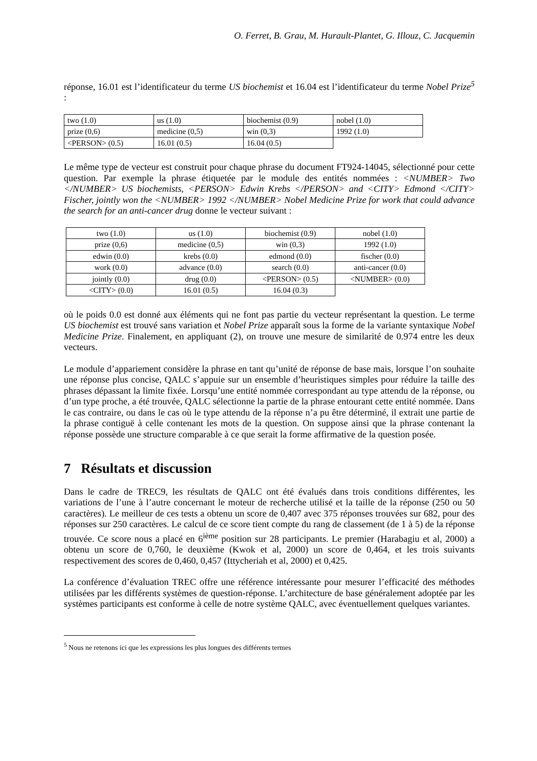O. Ferret, B. Grau, M. Hurault-Plantet, G. Illouz, C. Jacquemin
réponse, 16.01 est l’identificateur du terme US biochemist et 16.04 est l’identificateur du terme Nobel Prize<sup>5</sup> :
| two (1.0) | us (1.0) | biochemist (0.9) | nobel (1.0) |
| prize (0,6) | medicine (0,5) | win (0,3) | 1992 (1.0) |
| <PERSON> (0.5) | 16.01 (0.5) | 16.04 (0.5) | |
Le même type de vecteur est construit pour chaque phrase du document FT924-14045, sélectionné pour cette question. Par exemple la phrase étiquetée par le module des entités nommées : <NUMBER> Two </NUMBER> US biochemists, <PERSON> Edwin Krebs </PERSON> and <CITY> Edmond </CITY> Fischer, jointly won the <NUMBER> 1992 </NUMBER> Nobel Medicine Prize for work that could advance the search for an anti-cancer drug donne le vecteur suivant :
| two (1.0) | us (1.0) | biochemist (0.9) | nobel (1.0) |
| prize (0,6) | medicine (0,5) | win (0,3) | 1992 (1.0) |
| edwin (0.0) | krebs (0.0) | edmond (0.0) | fischer (0.0) |
| work (0.0) | advance (0.0) | search (0.0) | anti-cancer (0.0) |
| jointly (0.0) | drug (0.0) | <PERSON> (0.5) | <NUMBER> (0.0) |
| <CITY> (0.0) | 16.01 (0.5) | 16.04 (0.3) | |
où le poids 0.0 est donné aux éléments qui ne font pas partie du vecteur représentant la question. Le terme US biochemist est trouvé sans variation et Nobel Prize apparaît sous la forme de la variante syntaxique Nobel Medicine Prize. Finalement, en appliquant (2), on trouve une mesure de similarité de 0.974 entre les deux vecteurs.
Le module d’appariement considère la phrase en tant qu’unité de réponse de base mais, lorsque l’on souhaite une réponse plus concise, QALC s’appuie sur un ensemble d’heuristiques simples pour réduire la taille des phrases dépassant la limite fixée. Lorsqu’une entité nommée correspondant au type attendu de la réponse, ou d’un type proche, a été trouvée, QALC sélectionne la partie de la phrase entourant cette entité nommée. Dans le cas contraire, ou dans le cas où le type attendu de la réponse n’a pu être déterminé, il extrait une partie de la phrase contiguë à celle contenant les mots de la question. On suppose ainsi que la phrase contenant la réponse possède une structure comparable à ce que serait la forme affirmative de la question posée.
7 Résultats et discussion
Dans le cadre de TREC9, les résultats de QALC ont été évalués dans trois conditions différentes, les variations de l’une à l’autre concernant le moteur de recherche utilisé et la taille de la réponse (250 ou 50 caractères). Le meilleur de ces tests a obtenu un score de 0,407 avec 375 réponses trouvées sur 682, pour des réponses sur 250 caractères. Le calcul de ce score tient compte du rang de classement (de 1 à 5) de la réponse trouvée. Ce score nous a placé en 6<sup>ième</sup> position sur 28 participants. Le premier (Harabagiu et al, 2000) a obtenu un score de 0,760, le deuxième (Kwok et al, 2000) un score de 0,464, et les trois suivants respectivement des scores de 0,460, 0,457 (Ittycheriah et al, 2000) et 0,425.
La conférence d’évaluation TREC offre une référence intéressante pour mesurer l’efficacité des méthodes utilisées par les différents systèmes de question-réponse. L’architecture de base généralement adoptée par les systèmes participants est conforme à celle de notre système QALC, avec éventuellement quelques variantes.
<sup>5</sup> Nous ne retenons ici que les expressions les plus longues des différents termes